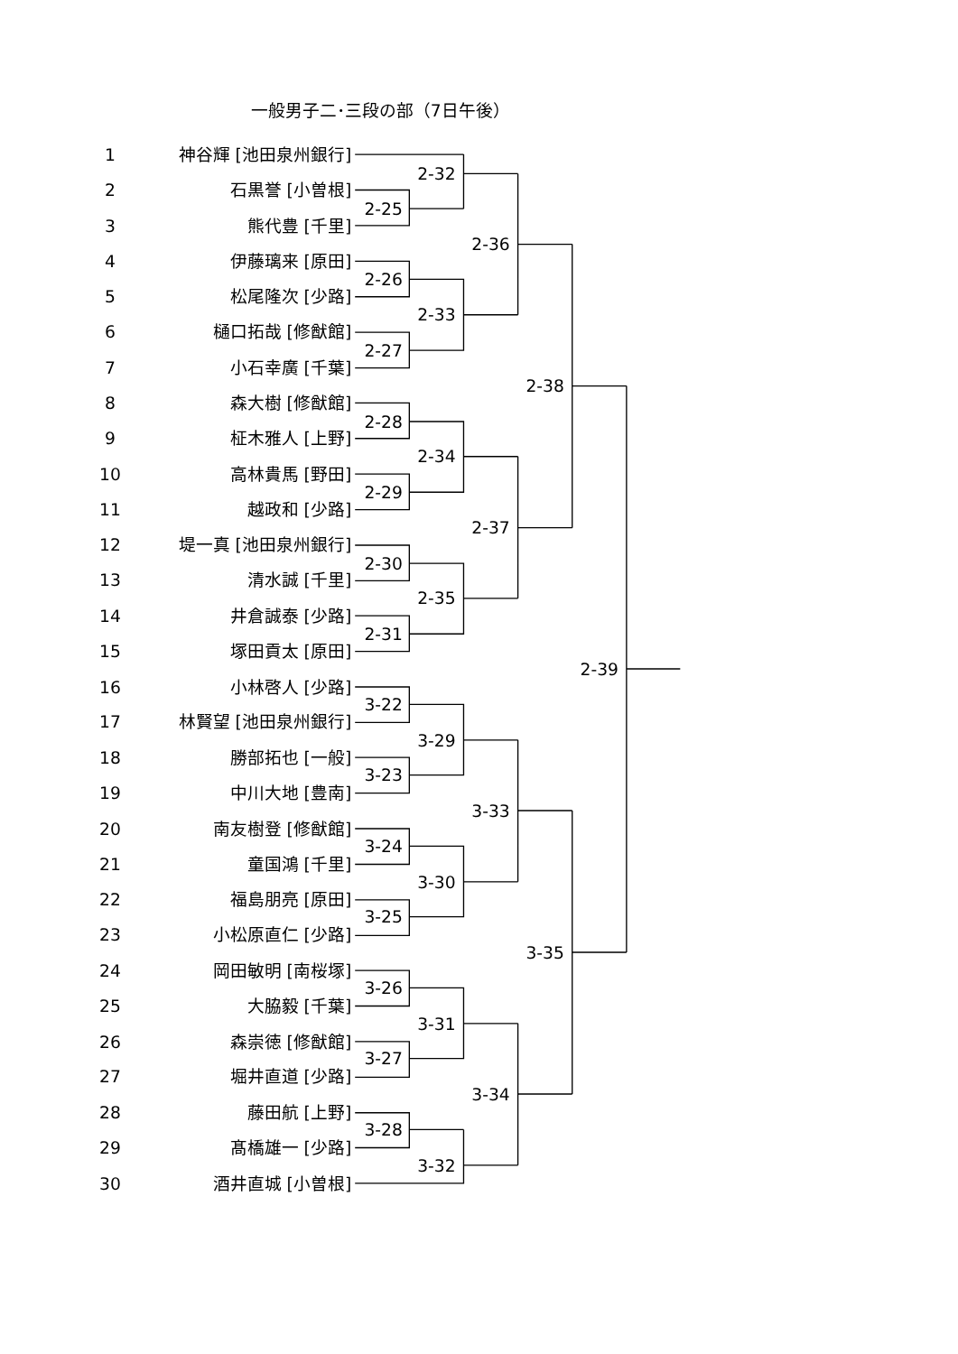一般男子二･三段の部（7日午後）
1
神谷輝 [池田泉州銀行]
2
石黒誉 [小曽根]
3
熊代豊 [千里]
4
伊藤璃来 [原田]
5
松尾隆次 [少路]
6
樋口拓哉 [修猷館]
7
小石幸廣 [千葉]
8
森大樹 [修猷館]
9
柾木雅人 [上野]
10
高林貴馬 [野田]
11
越政和 [少路]
12
堤一真 [池田泉州銀行]
13
清水誠 [千里]
14
井倉誠泰 [少路]
15
塚田貢太 [原田]
16
小林啓人 [少路]
17
林賢望 [池田泉州銀行]
18
勝部拓也 [一般]
19
中川大地 [豊南]
20
南友樹登 [修猷館]
21
童国鴻 [千里]
22
福島朋亮 [原田]
23
小松原直仁 [少路]
24
岡田敏明 [南桜塚]
25
大脇毅 [千葉]
26
森崇徳 [修猷館]
27
堀井直道 [少路]
28
藤田航 [上野]
29
髙橋雄一 [少路]
30
酒井直城 [小曽根]
2-32
2-25
2-36
2-26
2-33
2-27
2-38
2-28
2-34
2-29
2-37
2-30
2-35
2-31
2-39
3-22
3-29
3-23
3-33
3-24
3-30
3-25
3-35
3-26
3-31
3-27
3-34
3-28
3-32